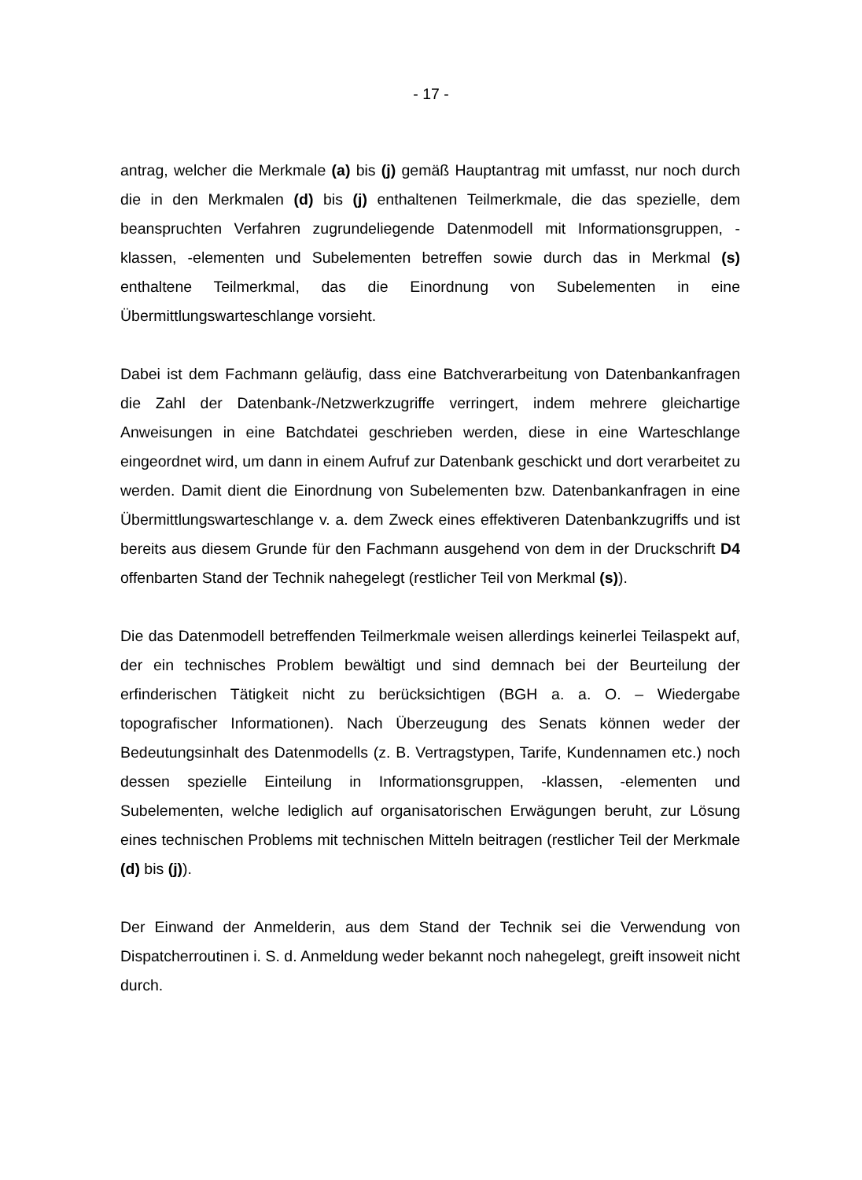- 17 -
antrag, welcher die Merkmale (a) bis (j) gemäß Hauptantrag mit umfasst, nur noch durch die in den Merkmalen (d) bis (j) enthaltenen Teilmerkmale, die das spezielle, dem beanspruchten Verfahren zugrundeliegende Datenmodell mit Informationsgruppen, -klassen, -elementen und Subelementen betreffen sowie durch das in Merkmal (s) enthaltene Teilmerkmal, das die Einordnung von Subelementen in eine Übermittlungswarteschlange vorsieht.
Dabei ist dem Fachmann geläufig, dass eine Batchverarbeitung von Datenbankanfragen die Zahl der Datenbank-/Netzwerkzugriffe verringert, indem mehrere gleichartige Anweisungen in eine Batchdatei geschrieben werden, diese in eine Warteschlange eingeordnet wird, um dann in einem Aufruf zur Datenbank geschickt und dort verarbeitet zu werden. Damit dient die Einordnung von Subelementen bzw. Datenbankanfragen in eine Übermittlungswarteschlange v. a. dem Zweck eines effektiveren Datenbankzugriffs und ist bereits aus diesem Grunde für den Fachmann ausgehend von dem in der Druckschrift D4 offenbarten Stand der Technik nahegelegt (restlicher Teil von Merkmal (s)).
Die das Datenmodell betreffenden Teilmerkmale weisen allerdings keinerlei Teilaspekt auf, der ein technisches Problem bewältigt und sind demnach bei der Beurteilung der erfinderischen Tätigkeit nicht zu berücksichtigen (BGH a. a. O. – Wiedergabe topografischer Informationen). Nach Überzeugung des Senats können weder der Bedeutungsinhalt des Datenmodells (z. B. Vertragstypen, Tarife, Kundennamen etc.) noch dessen spezielle Einteilung in Informationsgruppen, -klassen, -elementen und Subelementen, welche lediglich auf organisatorischen Erwägungen beruht, zur Lösung eines technischen Problems mit technischen Mitteln beitragen (restlicher Teil der Merkmale (d) bis (j)).
Der Einwand der Anmelderin, aus dem Stand der Technik sei die Verwendung von Dispatcherroutinen i. S. d. Anmeldung weder bekannt noch nahegelegt, greift insoweit nicht durch.